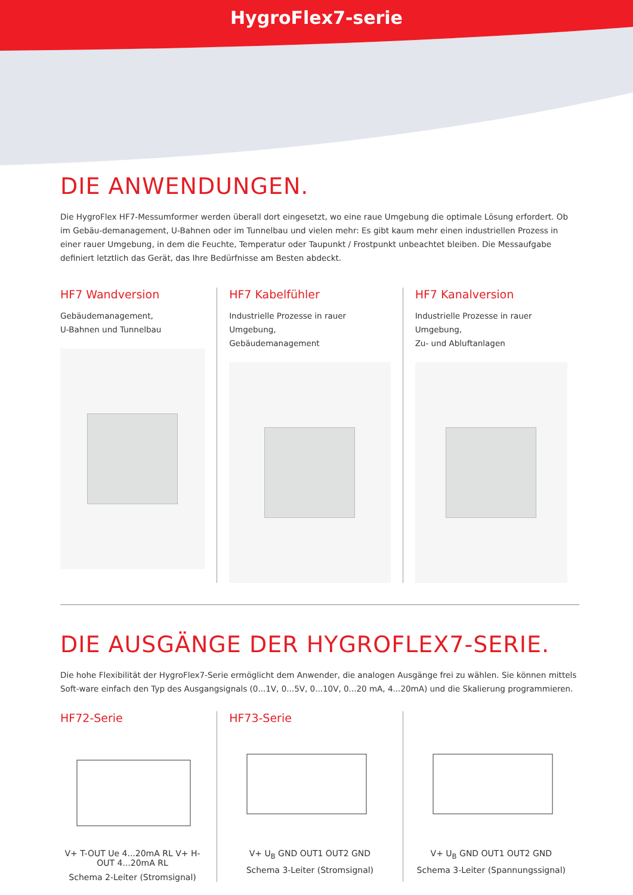HygroFlex7-serie
DIE ANWENDUNGEN.
Die HygroFlex HF7-Messumformer werden überall dort eingesetzt, wo eine raue Umgebung die optimale Lösung erfordert. Ob im Gebäu-demanagement, U-Bahnen oder im Tunnelbau und vielen mehr: Es gibt kaum mehr einen industriellen Prozess in einer rauer Umgebung, in dem die Feuchte, Temperatur oder Taupunkt / Frostpunkt unbeachtet bleiben. Die Messaufgabe definiert letztlich das Gerät, das Ihre Bedürfnisse am Besten abdeckt.
HF7 Wandversion
Gebäudemanagement,
U-Bahnen und Tunnelbau
HF7 Kabelfühler
Industrielle Prozesse in rauer Umgebung,
Gebäudemanagement
HF7 Kanalversion
Industrielle Prozesse in rauer Umgebung,
Zu- und Abluftanlagen
DIE AUSGÄNGE DER HYGROFLEX7-SERIE.
Die hohe Flexibilität der HygroFlex7-Serie ermöglicht dem Anwender, die analogen Ausgänge frei zu wählen. Sie können mittels Soft-ware einfach den Typ des Ausgangsignals (0...1V, 0...5V, 0...10V, 0...20 mA, 4...20mA) und die Skalierung programmieren.
HF72-Serie
V+ T-OUT Ue 4...20mA RL V+ H-OUT 4...20mA RL
Schema 2-Leiter (Stromsignal)
HF73-Serie
V+ U<sub>B</sub> GND OUT1 OUT2 GND
Schema 3-Leiter (Stromsignal)
V+ U<sub>B</sub> GND OUT1 OUT2 GND
Schema 3-Leiter (Spannungssignal)